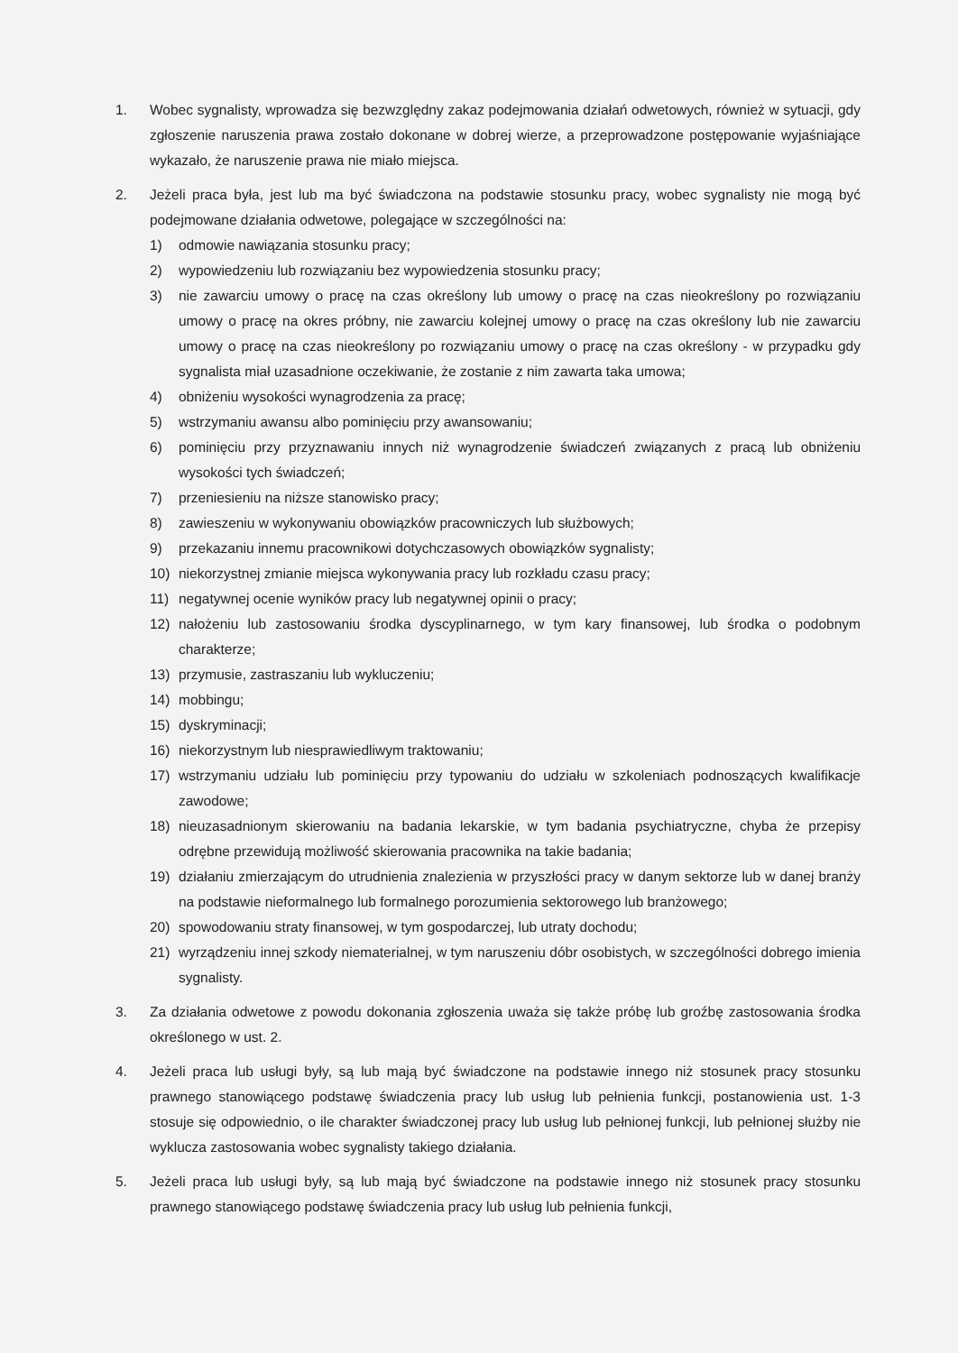1. Wobec sygnalisty, wprowadza się bezwzględny zakaz podejmowania działań odwetowych, również w sytuacji, gdy zgłoszenie naruszenia prawa zostało dokonane w dobrej wierze, a przeprowadzone postępowanie wyjaśniające wykazało, że naruszenie prawa nie miało miejsca.
2. Jeżeli praca była, jest lub ma być świadczona na podstawie stosunku pracy, wobec sygnalisty nie mogą być podejmowane działania odwetowe, polegające w szczególności na:
1) odmowie nawiązania stosunku pracy;
2) wypowiedzeniu lub rozwiązaniu bez wypowiedzenia stosunku pracy;
3) nie zawarciu umowy o pracę na czas określony lub umowy o pracę na czas nieokreślony po rozwiązaniu umowy o pracę na okres próbny, nie zawarciu kolejnej umowy o pracę na czas określony lub nie zawarciu umowy o pracę na czas nieokreślony po rozwiązaniu umowy o pracę na czas określony - w przypadku gdy sygnalista miał uzasadnione oczekiwanie, że zostanie z nim zawarta taka umowa;
4) obniżeniu wysokości wynagrodzenia za pracę;
5) wstrzymaniu awansu albo pominięciu przy awansowaniu;
6) pominięciu przy przyznawaniu innych niż wynagrodzenie świadczeń związanych z pracą lub obniżeniu wysokości tych świadczeń;
7) przeniesieniu na niższe stanowisko pracy;
8) zawieszeniu w wykonywaniu obowiązków pracowniczych lub służbowych;
9) przekazaniu innemu pracownikowi dotychczasowych obowiązków sygnalisty;
10) niekorzystnej zmianie miejsca wykonywania pracy lub rozkładu czasu pracy;
11) negatywnej ocenie wyników pracy lub negatywnej opinii o pracy;
12) nałożeniu lub zastosowaniu środka dyscyplinarnego, w tym kary finansowej, lub środka o podobnym charakterze;
13) przymusie, zastraszaniu lub wykluczeniu;
14) mobbingu;
15) dyskryminacji;
16) niekorzystnym lub niesprawiedliwym traktowaniu;
17) wstrzymaniu udziału lub pominięciu przy typowaniu do udziału w szkoleniach podnoszących kwalifikacje zawodowe;
18) nieuzasadnionym skierowaniu na badania lekarskie, w tym badania psychiatryczne, chyba że przepisy odrębne przewidują możliwość skierowania pracownika na takie badania;
19) działaniu zmierzającym do utrudnienia znalezienia w przyszłości pracy w danym sektorze lub w danej branży na podstawie nieformalnego lub formalnego porozumienia sektorowego lub branżowego;
20) spowodowaniu straty finansowej, w tym gospodarczej, lub utraty dochodu;
21) wyrządzeniu innej szkody niematerialnej, w tym naruszeniu dóbr osobistych, w szczególności dobrego imienia sygnalisty.
3. Za działania odwetowe z powodu dokonania zgłoszenia uważa się także próbę lub groźbę zastosowania środka określonego w ust. 2.
4. Jeżeli praca lub usługi były, są lub mają być świadczone na podstawie innego niż stosunek pracy stosunku prawnego stanowiącego podstawę świadczenia pracy lub usług lub pełnienia funkcji, postanowienia ust. 1-3 stosuje się odpowiednio, o ile charakter świadczonej pracy lub usług lub pełnionej funkcji, lub pełnionej służby nie wyklucza zastosowania wobec sygnalisty takiego działania.
5. Jeżeli praca lub usługi były, są lub mają być świadczone na podstawie innego niż stosunek pracy stosunku prawnego stanowiącego podstawę świadczenia pracy lub usług lub pełnienia funkcji,